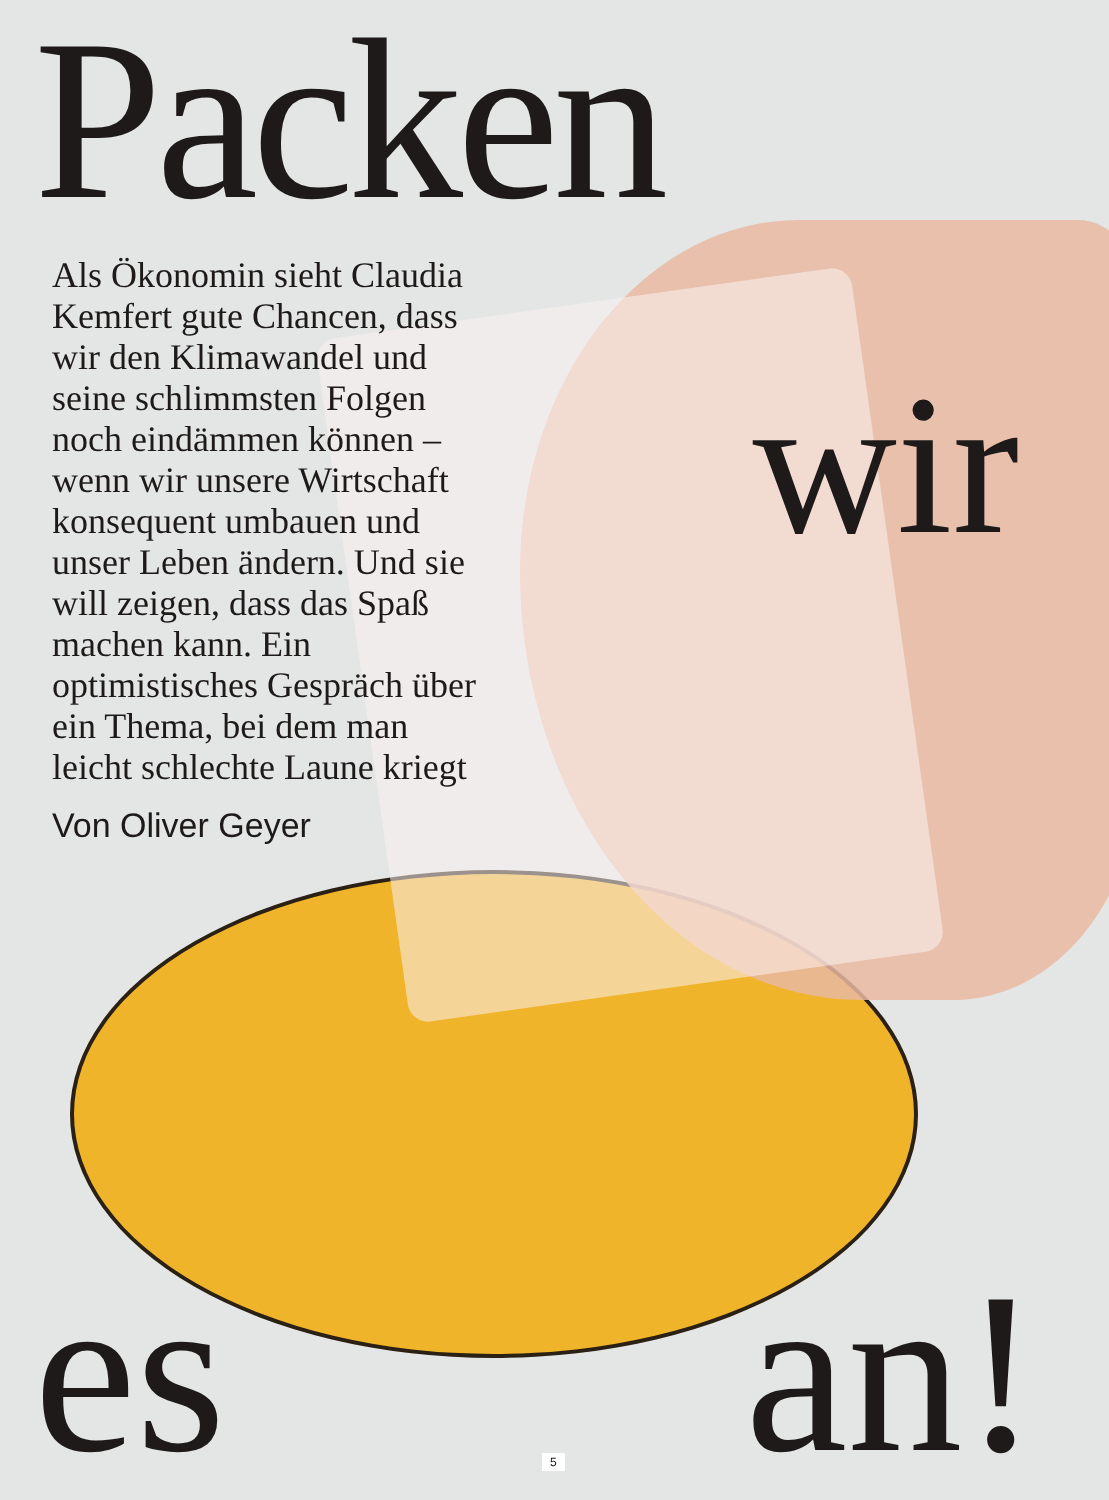Packen
Als Ökonomin sieht Claudia Kemfert gute Chancen, dass wir den Klimawandel und seine schlimmsten Folgen noch eindämmen können – wenn wir unsere Wirtschaft konsequent umbauen und unser Leben ändern. Und sie will zeigen, dass das Spaß machen kann. Ein optimistisches Gespräch über ein Thema, bei dem man leicht schlechte Laune kriegt
Von Oliver Geyer
wir
es an! 5